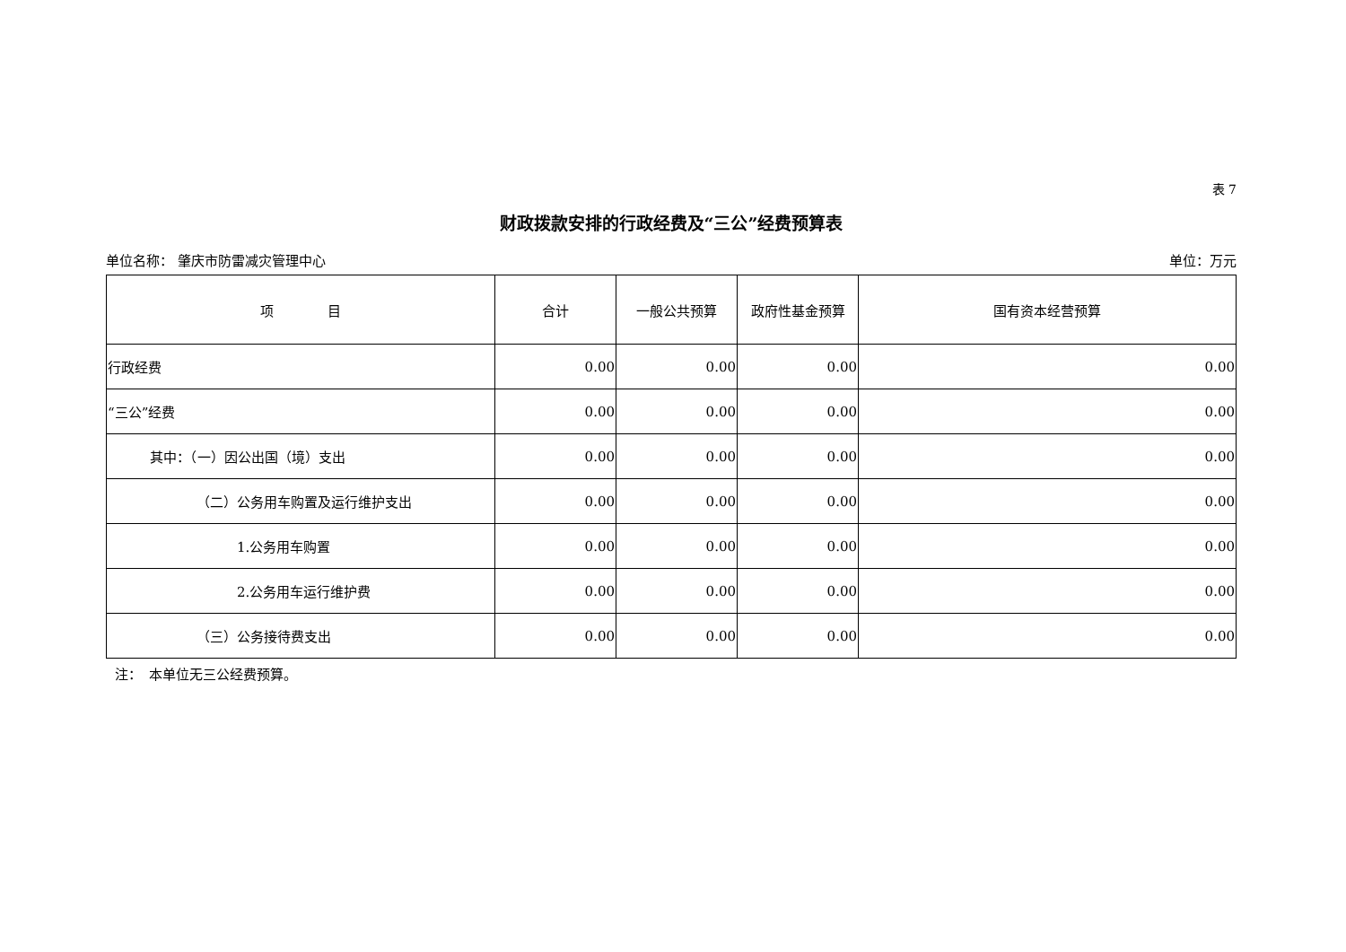表 7
财政拨款安排的行政经费及“三公”经费预算表
单位名称： 肇庆市防雷减灾管理中心 单位：万元
| 项 目 | 合计 | 一般公共预算 | 政府性基金预算 | 国有资本经营预算 |
| --- | --- | --- | --- | --- |
| 行政经费 | 0.00 | 0.00 | 0.00 | 0.00 |
| “三公”经费 | 0.00 | 0.00 | 0.00 | 0.00 |
| 其中：（一）因公出国（境）支出 | 0.00 | 0.00 | 0.00 | 0.00 |
| （二）公务用车购置及运行维护支出 | 0.00 | 0.00 | 0.00 | 0.00 |
| 1.公务用车购置 | 0.00 | 0.00 | 0.00 | 0.00 |
| 2.公务用车运行维护费 | 0.00 | 0.00 | 0.00 | 0.00 |
| （三）公务接待费支出 | 0.00 | 0.00 | 0.00 | 0.00 |
注：　本单位无三公经费预算。